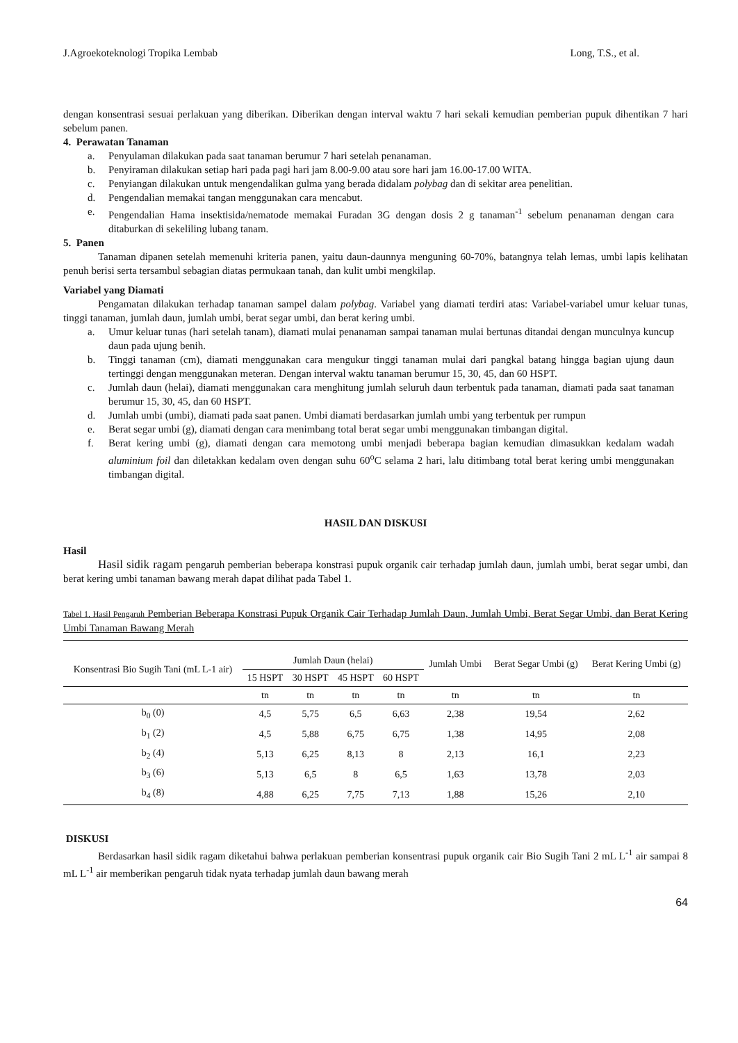J.Agroekoteknologi Tropika Lembab Long, T.S., et al.
dengan konsentrasi sesuai perlakuan yang diberikan. Diberikan dengan interval waktu 7 hari sekali kemudian pemberian pupuk dihentikan 7 hari sebelum panen.
4. Perawatan Tanaman
a. Penyulaman dilakukan pada saat tanaman berumur 7 hari setelah penanaman.
b. Penyiraman dilakukan setiap hari pada pagi hari jam 8.00-9.00 atau sore hari jam 16.00-17.00 WITA.
c. Penyiangan dilakukan untuk mengendalikan gulma yang berada didalam polybag dan di sekitar area penelitian.
d. Pengendalian memakai tangan menggunakan cara mencabut.
e. Pengendalian Hama insektisida/nematode memakai Furadan 3G dengan dosis 2 g tanaman<sup>-1</sup> sebelum penanaman dengan cara ditaburkan di sekeliling lubang tanam.
5. Panen
Tanaman dipanen setelah memenuhi kriteria panen, yaitu daun-daunnya menguning 60-70%, batangnya telah lemas, umbi lapis kelihatan penuh berisi serta tersambul sebagian diatas permukaan tanah, dan kulit umbi mengkilap.
Variabel yang Diamati
Pengamatan dilakukan terhadap tanaman sampel dalam polybag. Variabel yang diamati terdiri atas: Variabel-variabel umur keluar tunas, tinggi tanaman, jumlah daun, jumlah umbi, berat segar umbi, dan berat kering umbi.
a. Umur keluar tunas (hari setelah tanam), diamati mulai penanaman sampai tanaman mulai bertunas ditandai dengan munculnya kuncup daun pada ujung benih.
b. Tinggi tanaman (cm), diamati menggunakan cara mengukur tinggi tanaman mulai dari pangkal batang hingga bagian ujung daun tertinggi dengan menggunakan meteran. Dengan interval waktu tanaman berumur 15, 30, 45, dan 60 HSPT.
c. Jumlah daun (helai), diamati menggunakan cara menghitung jumlah seluruh daun terbentuk pada tanaman, diamati pada saat tanaman berumur 15, 30, 45, dan 60 HSPT.
d. Jumlah umbi (umbi), diamati pada saat panen. Umbi diamati berdasarkan jumlah umbi yang terbentuk per rumpun
e. Berat segar umbi (g), diamati dengan cara menimbang total berat segar umbi menggunakan timbangan digital.
f. Berat kering umbi (g), diamati dengan cara memotong umbi menjadi beberapa bagian kemudian dimasukkan kedalam wadah aluminium foil dan diletakkan kedalam oven dengan suhu 60<sup>o</sup>C selama 2 hari, lalu ditimbang total berat kering umbi menggunakan timbangan digital.
HASIL DAN DISKUSI
Hasil
Hasil sidik ragam pengaruh pemberian beberapa konstrasi pupuk organik cair terhadap jumlah daun, jumlah umbi, berat segar umbi, dan berat kering umbi tanaman bawang merah dapat dilihat pada Tabel 1.
Tabel 1. Hasil Pengaruh Pemberian Beberapa Konstrasi Pupuk Organik Cair Terhadap Jumlah Daun, Jumlah Umbi, Berat Segar Umbi, dan Berat Kering Umbi Tanaman Bawang Merah
| Konsentrasi Bio Sugih Tani (mL L-1 air) | Jumlah Daun (helai) | | | | Jumlah Umbi | Berat Segar Umbi (g) | Berat Kering Umbi (g) |
| --- | --- | --- | --- | --- | --- | --- | --- |
| | 15 HSPT | 30 HSPT | 45 HSPT | 60 HSPT | | | |
| | tn | tn | tn | tn | tn | tn | tn |
| b<sub>0</sub> (0) | 4,5 | 5,75 | 6,5 | 6,63 | 2,38 | 19,54 | 2,62 |
| b<sub>1</sub> (2) | 4,5 | 5,88 | 6,75 | 6,75 | 1,38 | 14,95 | 2,08 |
| b<sub>2</sub> (4) | 5,13 | 6,25 | 8,13 | 8 | 2,13 | 16,1 | 2,23 |
| b<sub>3</sub> (6) | 5,13 | 6,5 | 8 | 6,5 | 1,63 | 13,78 | 2,03 |
| b<sub>4</sub> (8) | 4,88 | 6,25 | 7,75 | 7,13 | 1,88 | 15,26 | 2,10 |
DISKUSI
Berdasarkan hasil sidik ragam diketahui bahwa perlakuan pemberian konsentrasi pupuk organik cair Bio Sugih Tani 2 mL L<sup>-1</sup> air sampai 8 mL L<sup>-1</sup> air memberikan pengaruh tidak nyata terhadap jumlah daun bawang merah
64